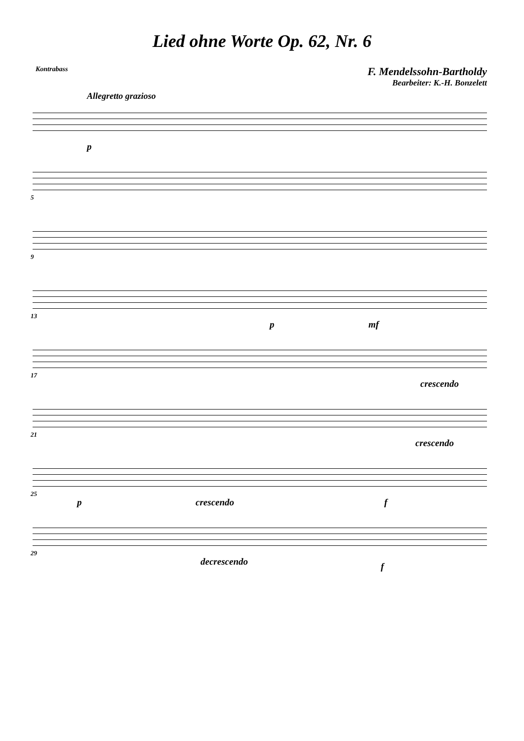Lied ohne Worte Op. 62, Nr. 6
Kontrabass
F. Mendelssohn-Bartholdy
Bearbeiter: K.-H. Bonzelett
Allegretto grazioso
p
5
9
13
p mf
17
crescendo
21
crescendo
25
p crescendo f
29
decrescendo f